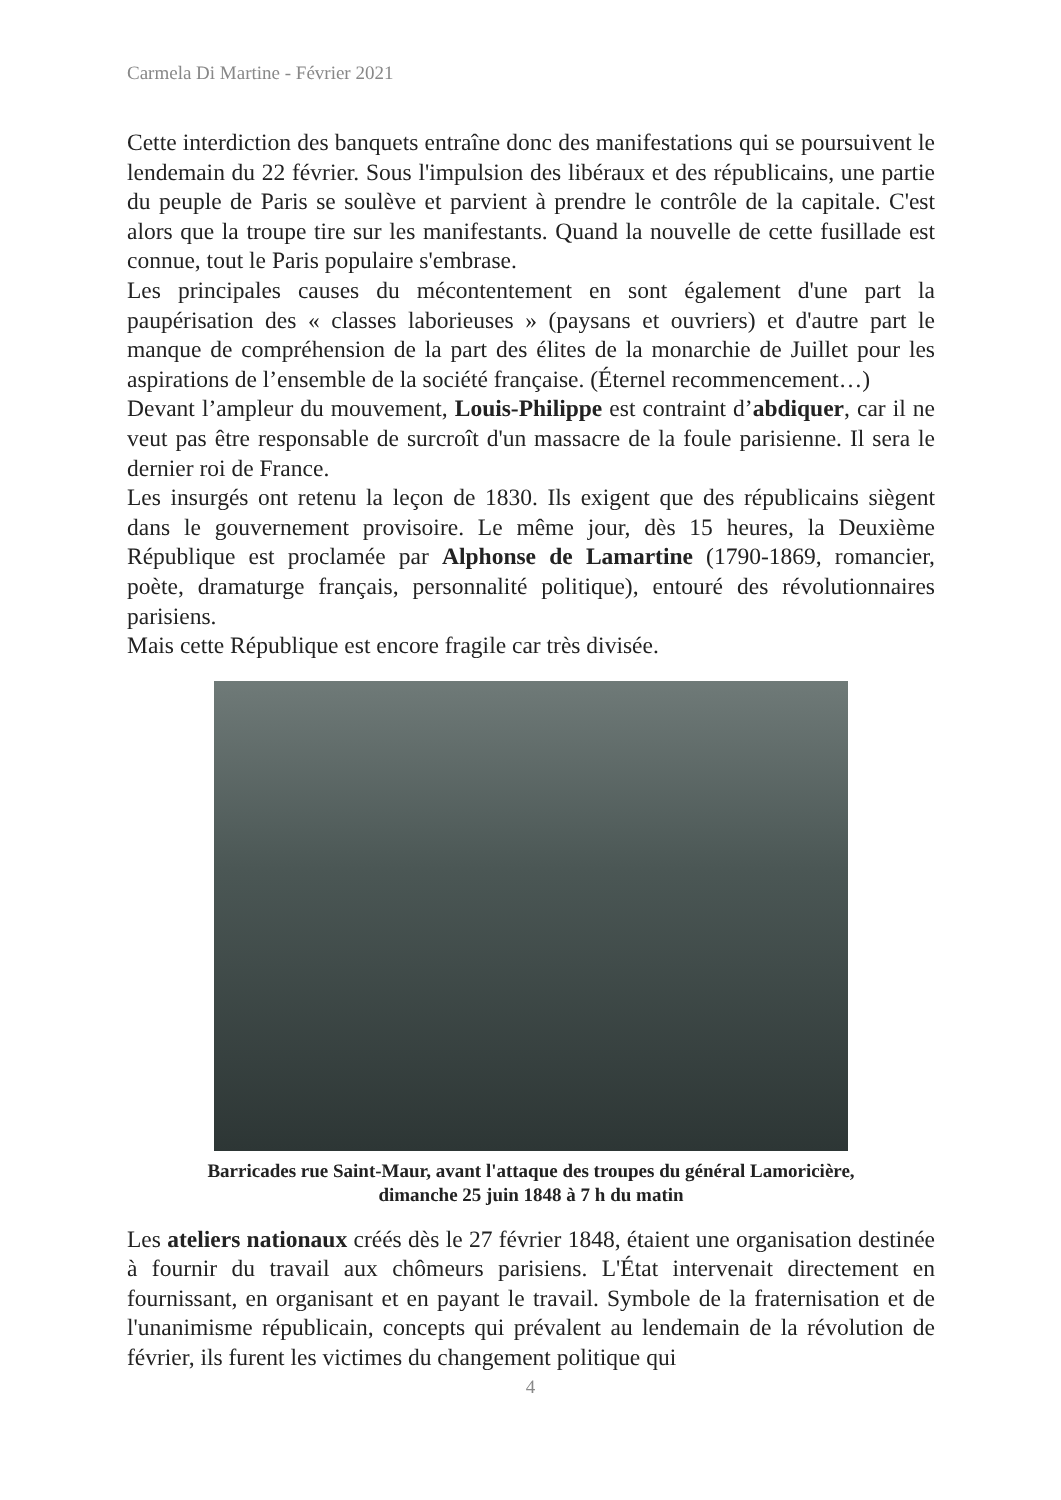Carmela Di Martine - Février 2021
Cette interdiction des banquets entraîne donc des manifestations qui se poursuivent le lendemain du 22 février. Sous l'impulsion des libéraux et des républicains, une partie du peuple de Paris se soulève et parvient à prendre le contrôle de la capitale. C'est alors que la troupe tire sur les manifestants. Quand la nouvelle de cette fusillade est connue, tout le Paris populaire s'embrase.
Les principales causes du mécontentement en sont également d'une part la paupérisation des « classes laborieuses » (paysans et ouvriers) et d'autre part le manque de compréhension de la part des élites de la monarchie de Juillet pour les aspirations de l’ensemble de la société française. (Éternel recommencement…)
Devant l’ampleur du mouvement, Louis-Philippe est contraint d’abdiquer, car il ne veut pas être responsable de surcroît d'un massacre de la foule parisienne. Il sera le dernier roi de France.
Les insurgés ont retenu la leçon de 1830. Ils exigent que des républicains siègent dans le gouvernement provisoire. Le même jour, dès 15 heures, la Deuxième République est proclamée par Alphonse de Lamartine (1790-1869, romancier, poète, dramaturge français, personnalité politique), entouré des révolutionnaires parisiens.
Mais cette République est encore fragile car très divisée.
Barricades rue Saint-Maur, avant l'attaque des troupes du général Lamoricière,
dimanche 25 juin 1848 à 7 h du matin
Les ateliers nationaux créés dès le 27 février 1848, étaient une organisation destinée à fournir du travail aux chômeurs parisiens. L'État intervenait directement en fournissant, en organisant et en payant le travail. Symbole de la fraternisation et de l'unanimisme républicain, concepts qui prévalent au lendemain de la révolution de février, ils furent les victimes du changement politique qui
4